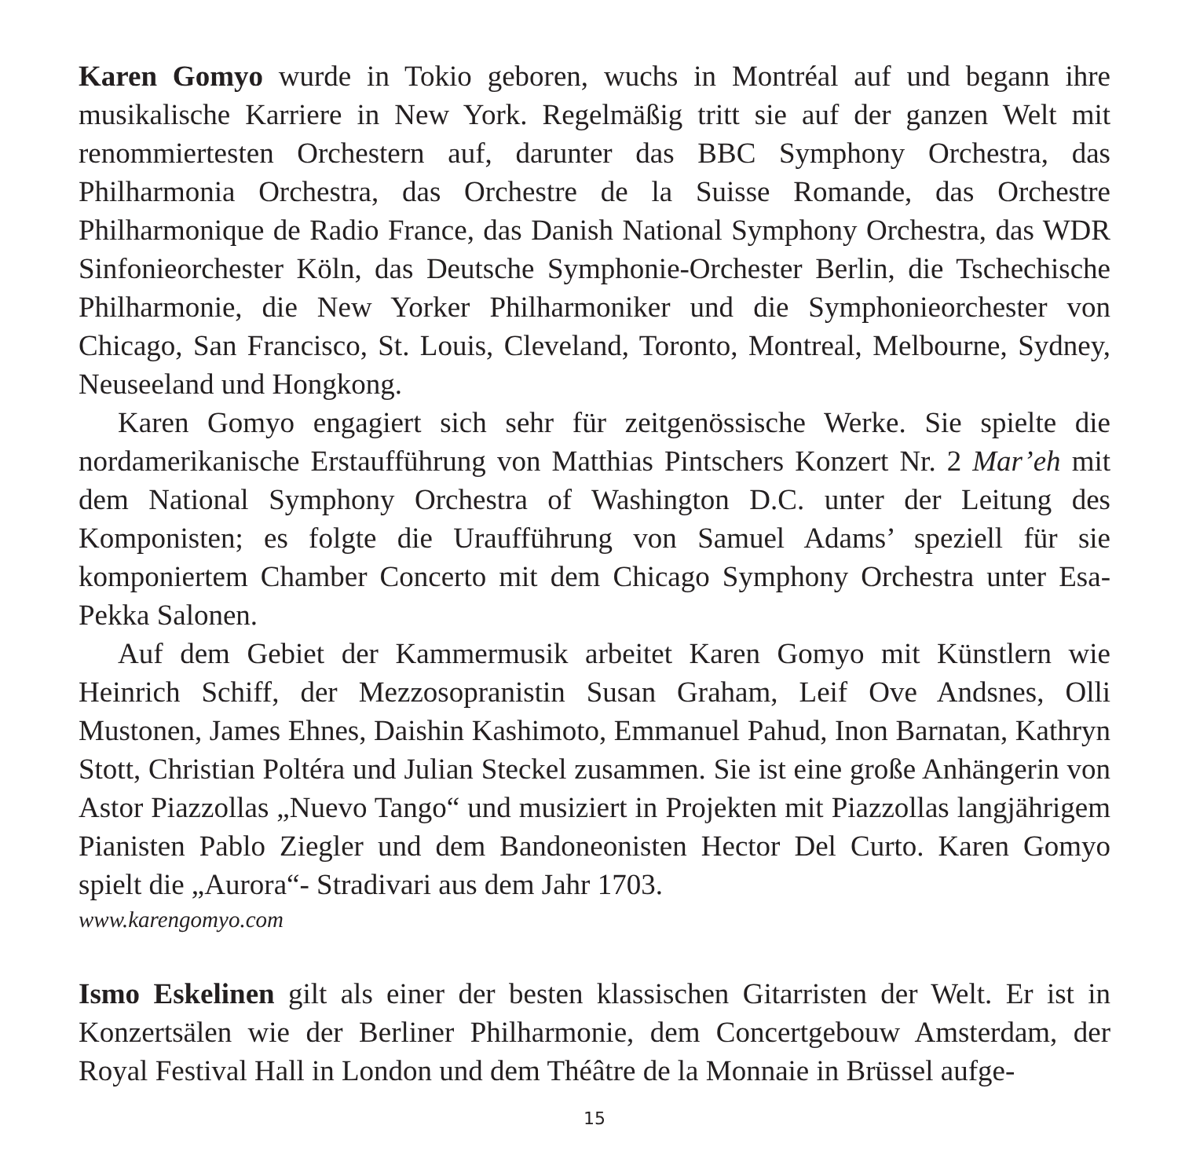Karen Gomyo wurde in Tokio geboren, wuchs in Montréal auf und begann ihre musikalische Karriere in New York. Regelmäßig tritt sie auf der ganzen Welt mit renommiertesten Orchestern auf, darunter das BBC Symphony Orchestra, das Philharmonia Orchestra, das Orchestre de la Suisse Romande, das Orchestre Philharmonique de Radio France, das Danish National Symphony Orchestra, das WDR Sinfonieorchester Köln, das Deutsche Symphonie-Orchester Berlin, die Tschechische Philharmonie, die New Yorker Philharmoniker und die Symphonieorchester von Chicago, San Francisco, St. Louis, Cleveland, Toronto, Montreal, Melbourne, Sydney, Neuseeland und Hongkong.
Karen Gomyo engagiert sich sehr für zeitgenössische Werke. Sie spielte die nordamerikanische Erstaufführung von Matthias Pintschers Konzert Nr. 2 Mar’eh mit dem National Symphony Orchestra of Washington D.C. unter der Leitung des Komponisten; es folgte die Uraufführung von Samuel Adams’ speziell für sie komponiertem Chamber Concerto mit dem Chicago Symphony Orchestra unter Esa-Pekka Salonen.
Auf dem Gebiet der Kammermusik arbeitet Karen Gomyo mit Künstlern wie Heinrich Schiff, der Mezzosopranistin Susan Graham, Leif Ove Andsnes, Olli Mustonen, James Ehnes, Daishin Kashimoto, Emmanuel Pahud, Inon Barnatan, Kathryn Stott, Christian Poltéra und Julian Steckel zusammen. Sie ist eine große Anhängerin von Astor Piazzollas „Nuevo Tango“ und musiziert in Projekten mit Piazzollas langjährigem Pianisten Pablo Ziegler und dem Bandoneonisten Hector Del Curto. Karen Gomyo spielt die „Aurora“- Stradivari aus dem Jahr 1703.
www.karengomyo.com
Ismo Eskelinen gilt als einer der besten klassischen Gitarristen der Welt. Er ist in Konzertsälen wie der Berliner Philharmonie, dem Concertgebouw Amsterdam, der Royal Festival Hall in London und dem Théâtre de la Monnaie in Brüssel aufge-
15